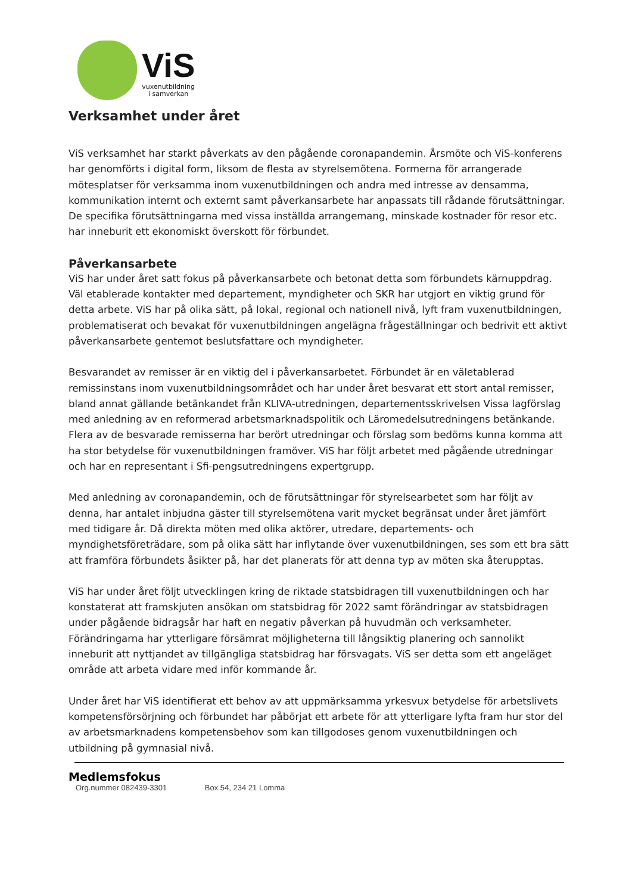ViS
vuxenutbildning
i samverkan
Verksamhet under året
ViS verksamhet har starkt påverkats av den pågående coronapandemin. Årsmöte och ViS-konferens har genomförts i digital form, liksom de flesta av styrelsemötena. Formerna för arrangerade mötesplatser för verksamma inom vuxenutbildningen och andra med intresse av densamma, kommunikation internt och externt samt påverkansarbete har anpassats till rådande förutsättningar.
De specifika förutsättningarna med vissa inställda arrangemang, minskade kostnader för resor etc. har inneburit ett ekonomiskt överskott för förbundet.
Påverkansarbete
ViS har under året satt fokus på påverkansarbete och betonat detta som förbundets kärnuppdrag. Väl etablerade kontakter med departement, myndigheter och SKR har utgjort en viktig grund för detta arbete. ViS har på olika sätt, på lokal, regional och nationell nivå, lyft fram vuxenutbildningen, problematiserat och bevakat för vuxenutbildningen angelägna frågeställningar och bedrivit ett aktivt påverkansarbete gentemot beslutsfattare och myndigheter.
Besvarandet av remisser är en viktig del i påverkansarbetet. Förbundet är en väletablerad remissinstans inom vuxenutbildningsområdet och har under året besvarat ett stort antal remisser, bland annat gällande betänkandet från KLIVA-utredningen, departementsskrivelsen Vissa lagförslag med anledning av en reformerad arbetsmarknadspolitik och Läromedelsutredningens betänkande. Flera av de besvarade remisserna har berört utredningar och förslag som bedöms kunna komma att ha stor betydelse för vuxenutbildningen framöver. ViS har följt arbetet med pågående utredningar och har en representant i Sfi-pengsutredningens expertgrupp.
Med anledning av coronapandemin, och de förutsättningar för styrelsearbetet som har följt av denna, har antalet inbjudna gäster till styrelsemötena varit mycket begränsat under året jämfört med tidigare år. Då direkta möten med olika aktörer, utredare, departements- och myndighetsföreträdare, som på olika sätt har inflytande över vuxenutbildningen, ses som ett bra sätt att framföra förbundets åsikter på, har det planerats för att denna typ av möten ska återupptas.
ViS har under året följt utvecklingen kring de riktade statsbidragen till vuxenutbildningen och har konstaterat att framskjuten ansökan om statsbidrag för 2022 samt förändringar av statsbidragen under pågående bidragsår har haft en negativ påverkan på huvudmän och verksamheter. Förändringarna har ytterligare försämrat möjligheterna till långsiktig planering och sannolikt inneburit att nyttjandet av tillgängliga statsbidrag har försvagats. ViS ser detta som ett angeläget område att arbeta vidare med inför kommande år.
Under året har ViS identifierat ett behov av att uppmärksamma yrkesvux betydelse för arbetslivets kompetensförsörjning och förbundet har påbörjat ett arbete för att ytterligare lyfta fram hur stor del av arbetsmarknadens kompetensbehov som kan tillgodoses genom vuxenutbildningen och utbildning på gymnasial nivå.
Medlemsfokus
Org.nummer 082439-3301 Box 54, 234 21 Lomma